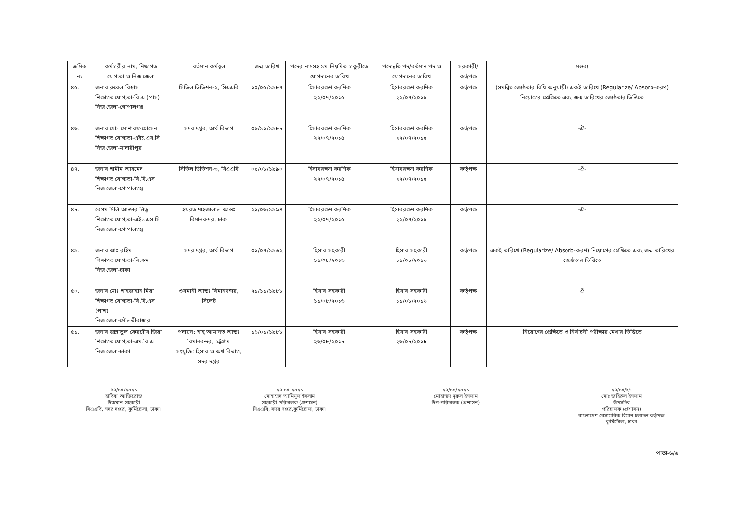| ক্রমিক নং | কর্মচারীর নাম, শিক্ষাগত যোগ্যতা ও নিজ জেলা | বর্তমান কর্মস্থল | জন্ম তারিখ | পদের নামসহ ১ম নিয়মিত চাকুরীতে যোগদানের তারিখ | পদোন্নতি পদ/বর্তমান পদ ও যোগদানের তারিখ | সরকারী/ কর্তৃপক্ষ | মন্তব্য |
| --- | --- | --- | --- | --- | --- | --- | --- |
| ৪৫. | জনাব রুবেল বিশ্বাস শিক্ষাগত যোগ্যতা-বি.এ (পাস) নিজ জেলা-গোপালগঞ্জ | সিভিল ডিভিশন-২, সিএএবি | ১০/০৫/১৯৮৭ | হিসাবরক্ষণ করণিক ২২/০৭/২০১৫ | হিসাবরক্ষণ করণিক ২২/০৭/২০১৫ | কর্তৃপক্ষ | (সমন্বিত জ্যেষ্ঠতার বিধি অনুযায়ী) একই তারিখে (Regularize/ Absorb-করণ) নিয়োগের প্রেক্ষিতে এবং জন্ম তারিখের জ্যেষ্ঠতার ভিত্তিতে |
| ৪৬. | জনাব মোঃ মোশারফ হোসেন শিক্ষাগত যোগ্যতা-এইচ.এস.সি নিজ জেলা-মাদারীপুর | সদর দপ্তর, অর্থ বিভাগ | ০৬/১১/১৯৮৮ | হিসাবরক্ষণ করণিক ২২/০৭/২০১৫ | হিসাবরক্ষণ করণিক ২২/০৭/২০১৫ | কর্তৃপক্ষ | -ঐ- |
| ৪৭. | জনাব শামীম আহমেদ শিক্ষাগত যোগ্যতা-বি.বি.এস নিজ জেলা-গোপালগঞ্জ | সিভিল ডিভিশন-৩, সিএএবি | ০৯/০৮/১৯৯০ | হিসাবরক্ষণ করণিক ২২/০৭/২০১৫ | হিসাবরক্ষণ করণিক ২২/০৭/২০১৫ | কর্তৃপক্ষ | -ঐ- |
| ৪৮. | বেগম মিলি আক্তার লিতু শিক্ষাগত যোগ্যতা-এইচ.এস.সি নিজ জেলা-গোপালগঞ্জ | হযরত শাহজালাল আন্তঃ বিমানবন্দর, ঢাকা | ২১/০৬/১৯৯৪ | হিসাবরক্ষণ করণিক ২২/০৭/২০১৫ | হিসাবরক্ষণ করণিক ২২/০৭/২০১৫ | কর্তৃপক্ষ | -ঐ- |
| ৪৯. | জনাব আঃ রহিম শিক্ষাগত যোগ্যতা-বি.কম নিজ জেলা-ঢাকা | সদর দপ্তর, অর্থ বিভাগ | ০১/০৭/১৯৬২ | হিসাব সহকারী ১১/০৮/২০১৬ | হিসাব সহকারী ১১/০৮/২০১৬ | কর্তৃপক্ষ | একই তারিখে (Regularize/ Absorb-করণ) নিয়োগের প্রেক্ষিতে এবং জন্ম তারিখের জ্যেষ্ঠতার ভিত্তিতে |
| ৫০. | জনাব মোঃ শাহজাহান মিয়া শিক্ষাগত যোগ্যতা-বি.বি.এস (পাশ) নিজ জেলা-মৌলভীবাজার | ওসমানী আন্তঃ বিমানবন্দর, সিলেট | ২১/১১/১৯৮৮ | হিসাব সহকারী ১১/০৮/২০১৬ | হিসাব সহকারী ১১/০৮/২০১৬ | কর্তৃপক্ষ | ঐ |
| ৫১. | জনাব জান্নাতুল ফেরদৌস জিয়া শিক্ষাগত যোগ্যতা-এম.বি.এ নিজ জেলা-ঢাকা | পদায়ন: শাহ্ আমানত আন্তঃ বিমানবন্দর, চট্টগ্রাম সংযুক্তি: হিসাব ও অর্থ বিভাগ, সদর দপ্তর | ১৬/০১/১৯৮৮ | হিসাব সহকারী ২৬/০৮/২০১৮ | হিসাব সহকারী ২৬/০৮/২০১৮ | কর্তৃপক্ষ | নিয়োগের প্রেক্ষিতে ও নির্বাচনী পরীক্ষার মেধার ভিত্তিতে |
২৪/০৫/২০২১
হাবিবা আক্তিরোজ
উচ্চমান সহকারী
সিএএবি, সদর দপ্তর, কুর্মিটোলা, ঢাকা।
২৪.০৫.২০২১
মোহাম্মদ আমিনুল ইসলাম
সহকারী পরিচালক (প্রশাসন)
সিএএবি, সদর দপ্তর,কুর্মিটোলা, ঢাকা।
২৪/০৫/২০২১
মোহাম্মদ নূরুল ইসলাম
উপ-পরিচালক (প্রশাসন)
২৪/০৫/২১
মোঃ জহিরুল ইসলাম
উপসচিব
পরিচালক (প্রশাসন)
বাংলাদেশ বেসামরিক বিমান চলাচল কর্তৃপক্ষ
কুর্মিটোলা, ঢাকা
পাতা-৬/৬